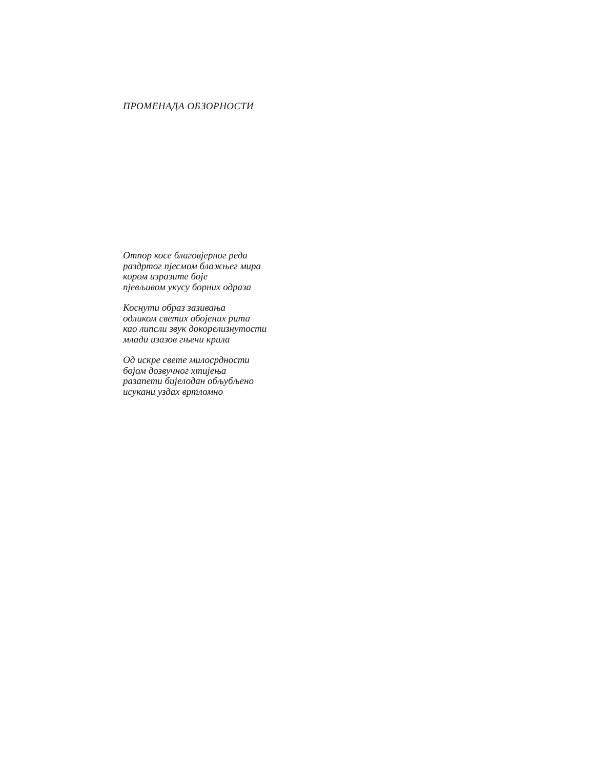ПРОМЕНАДА ОБЗОРНОСТИ
Отпор косе благовјерног реда
раздртог пјесмом блажњег мира
кором изразите боје
пјевљивом укусу борних одраза
Коснути образ зазивања
одликом светих обојених рита
као липсли звук докорелизнутости
млади изазов гњечи крила
Од искре свете милосрдности
бојом дозвучног хтијења
разапети бијелодан обљубљено
исукани уздах вртломно